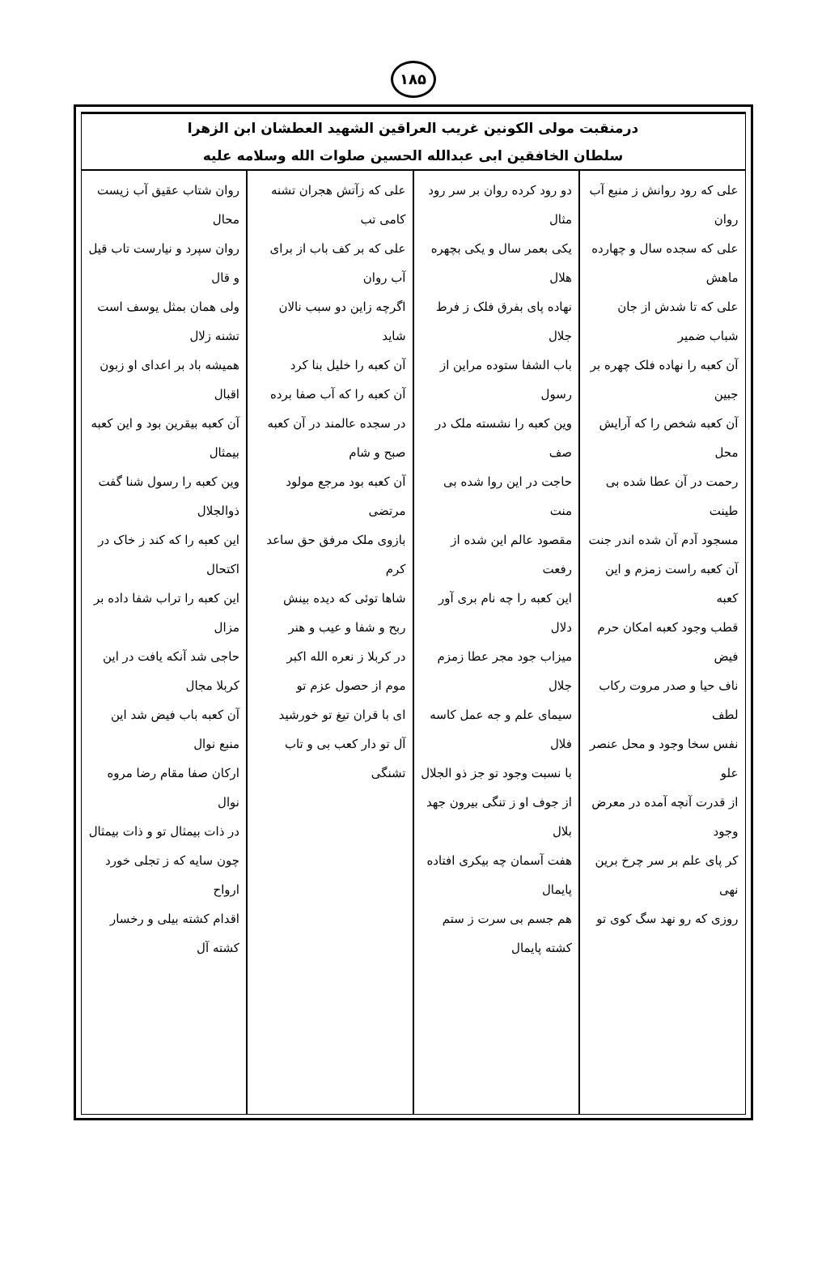۱۸۵
درمنقبت مولی الکونین غریب العراقین الشهید العطشان ابن الزهرا
سلطان الخافقین ابی عبدالله الحسین صلوات الله وسلامه علیه
علی که رود روانش ز منبع آب روان
علی که سجده سال و چهارده ماهش
علی که تا شدش از جان شباب ضمیر
آن کعبه را نهاده فلک چهره بر جبین
آن کعبه شخص را که آرایش محل
رحمت در آن عطا شده بی طینت
مسجود آدم آن شده اندر جنت
آن کعبه راست زمزم و این کعبه
قطب وجود کعبه امکان حرم فیض
ناف حیا و صدر مروت رکاب لطف
نفس سخا وجود و محل عنصر علو
از قدرت آنچه آمده در معرض وجود
کر پای علم بر سر چرخ برین نهی
روزی که رو نهد سگ کوی تو
دو رود کرده روان بر سر رود مثال
یکی بعمر سال و یکی بچهره هلال
نهاده پای بفرق فلک ز فرط جلال
باب الشفا ستوده مراین از رسول
وین کعبه را نشسته ملک در صف
حاجت در این روا شده بی منت
مقصود عالم این شده از رفعت
این کعبه را چه نام بری آور دلال
میزاب جود مجر عطا زمزم جلال
سیمای علم و جه عمل کاسه فلال
با نسبت وجود تو جز ذو الجلال
از جوف او ز تنگی بیرون جهد بلال
هفت آسمان چه بیکری افتاده پایمال
هم جسم بی سرت ز ستم کشته پایمال
علی که زآتش هجران تشنه کامی تب
علی که بر کف باب از برای آب روان
اگرچه زاین دو سبب نالان شاید
آن کعبه را خلیل بنا کرد
آن کعبه را که آب صفا برده
در سجده عالمند در آن کعبه صبح و شام
آن کعبه بود مرجع مولود مرتضی
بازوی ملک مرفق حق ساعد کرم
شاها توئی که دیده بینش
ربح و شفا و عیب و هنر
در کربلا ز نعره الله اکبر
موم از حصول عزم تو
ای با قران تیغ تو خورشید
آل تو دار کعب بی و تاب تشنگی
روان شتاب عقیق آب زیست محال
روان سپرد و نیارست تاب قیل و قال
ولی همان بمثل یوسف است تشنه زلال
همیشه باد بر اعدای او زبون اقبال
آن کعبه بیقرین بود و این کعبه بیمثال
وین کعبه را رسول شنا گفت ذوالجلال
این کعبه را که کند ز خاک در اکتحال
این کعبه را تراب شفا داده بر مزال
حاجی شد آنکه یافت در این کربلا مجال
آن کعبه باب فیض شد این منبع نوال
ارکان صفا مقام رضا مروه نوال
در ذات بیمثال تو و ذات بیمثال
چون سایه که ز تجلی خورد ارواح
اقدام کشته بیلی و رخسار کشته آل